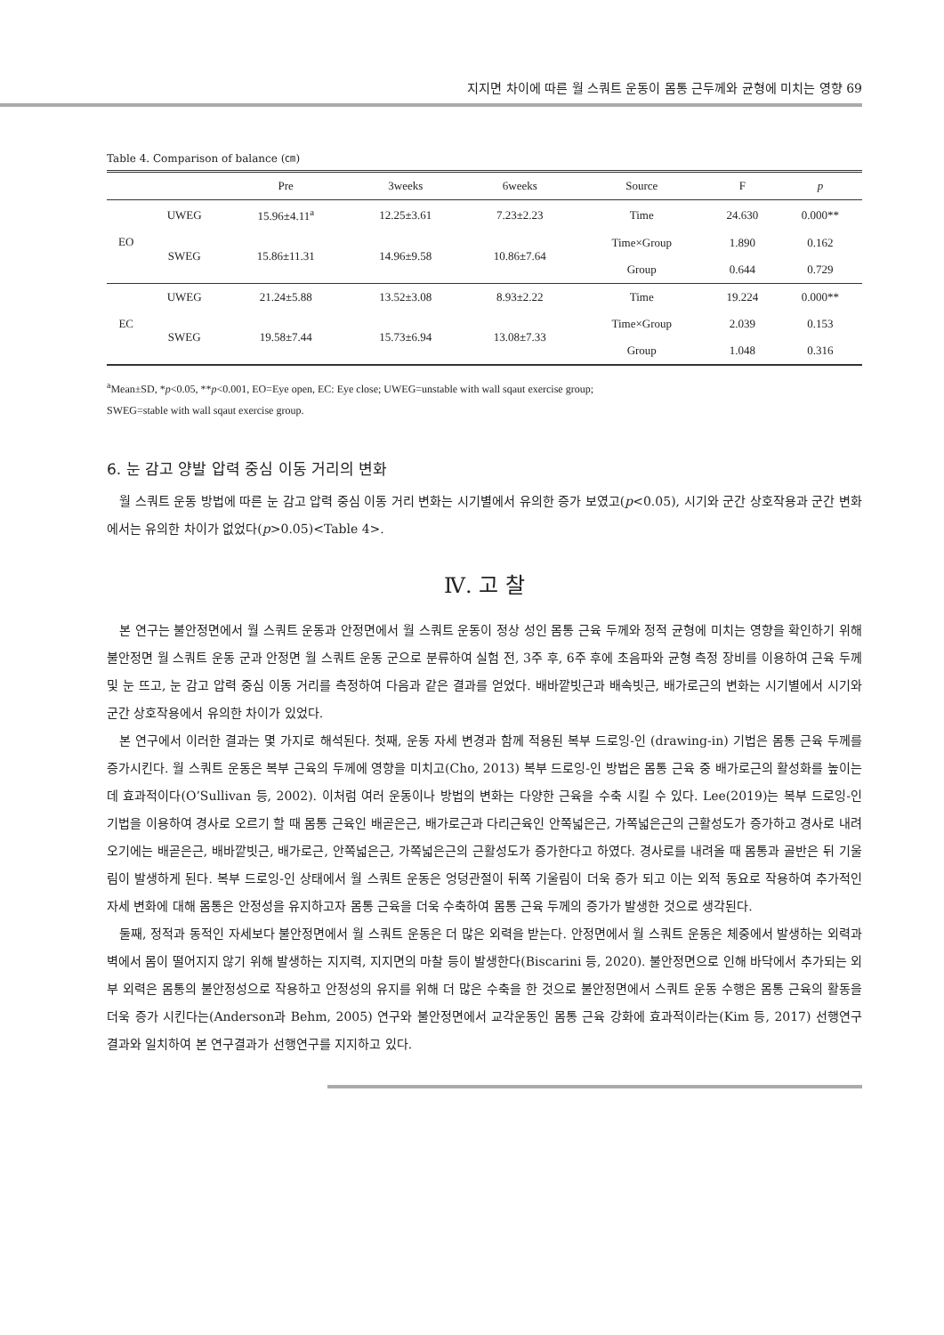지지면 차이에 따른 월 스쿼트 운동이 몸통 근두께와 균형에 미치는 영향 69
Table 4. Comparison of balance (㎝)
| | | Pre | 3weeks | 6weeks | Source | F | p |
| --- | --- | --- | --- | --- | --- | --- | --- |
| EO | UWEG | 15.96±4.11<sup>a</sup> | 12.25±3.61 | 7.23±2.23 | Time | 24.630 | 0.000** |
| | SWEG | 15.86±11.31 | 14.96±9.58 | 10.86±7.64 | Time×Group | 1.890 | 0.162 |
| | | | | | Group | 0.644 | 0.729 |
| EC | UWEG | 21.24±5.88 | 13.52±3.08 | 8.93±2.22 | Time | 19.224 | 0.000** |
| | SWEG | 19.58±7.44 | 15.73±6.94 | 13.08±7.33 | Time×Group | 2.039 | 0.153 |
| | | | | | Group | 1.048 | 0.316 |
<sup>a</sup> Mean±SD, *p<0.05, **p<0.001, EO=Eye open, EC: Eye close; UWEG=unstable with wall sqaut exercise group;
SWEG=stable with wall sqaut exercise group.
6. 눈 감고 양발 압력 중심 이동 거리의 변화
월 스쿼트 운동 방법에 따른 눈 감고 압력 중심 이동 거리 변화는 시기별에서 유의한 증가 보였고(p<0.05), 시기와 군간 상호작용과 군간 변화에서는 유의한 차이가 없었다(p>0.05)<Table 4>.
Ⅳ. 고 찰
본 연구는 불안정면에서 월 스쿼트 운동과 안정면에서 월 스쿼트 운동이 정상 성인 몸통 근육 두께와 정적 균형에 미치는 영향을 확인하기 위해 불안정면 월 스쿼트 운동 군과 안정면 월 스쿼트 운동 군으로 분류하여 실험 전, 3주 후, 6주 후에 초음파와 균형 측정 장비를 이용하여 근육 두께 및 눈 뜨고, 눈 감고 압력 중심 이동 거리를 측정하여 다음과 같은 결과를 얻었다. 배바깥빗근과 배속빗근, 배가로근의 변화는 시기별에서 시기와 군간 상호작용에서 유의한 차이가 있었다.
본 연구에서 이러한 결과는 몇 가지로 해석된다. 첫째, 운동 자세 변경과 함께 적용된 복부 드로잉-인 (drawing-in) 기법은 몸통 근육 두께를 증가시킨다. 월 스쿼트 운동은 복부 근육의 두께에 영향을 미치고(Cho, 2013) 복부 드로잉-인 방법은 몸통 근육 중 배가로근의 활성화를 높이는데 효과적이다(O’Sullivan 등, 2002). 이처럼 여러 운동이나 방법의 변화는 다양한 근육을 수축 시킬 수 있다. Lee(2019)는 복부 드로잉-인 기법을 이용하여 경사로 오르기 할 때 몸통 근육인 배곧은근, 배가로근과 다리근육인 안쪽넓은근, 가쪽넓은근의 근활성도가 증가하고 경사로 내려오기에는 배곧은근, 배바깥빗근, 배가로근, 안쪽넓은근, 가쪽넓은근의 근활성도가 증가한다고 하였다. 경사로를 내려올 때 몸통과 골반은 뒤 기울림이 발생하게 된다. 복부 드로잉-인 상태에서 월 스쿼트 운동은 엉덩관절이 뒤쪽 기울림이 더욱 증가 되고 이는 외적 동요로 작용하여 추가적인 자세 변화에 대해 몸통은 안정성을 유지하고자 몸통 근육을 더욱 수축하여 몸통 근육 두께의 증가가 발생한 것으로 생각된다.
둘째, 정적과 동적인 자세보다 불안정면에서 월 스쿼트 운동은 더 많은 외력을 받는다. 안정면에서 월 스쿼트 운동은 체중에서 발생하는 외력과 벽에서 몸이 떨어지지 않기 위해 발생하는 지지력, 지지면의 마찰 등이 발생한다(Biscarini 등, 2020). 불안정면으로 인해 바닥에서 추가되는 외부 외력은 몸통의 불안정성으로 작용하고 안정성의 유지를 위해 더 많은 수축을 한 것으로 불안정면에서 스쿼트 운동 수행은 몸통 근육의 활동을 더욱 증가 시킨다는(Anderson과 Behm, 2005) 연구와 불안정면에서 교각운동인 몸통 근육 강화에 효과적이라는(Kim 등, 2017) 선행연구 결과와 일치하여 본 연구결과가 선행연구를 지지하고 있다.